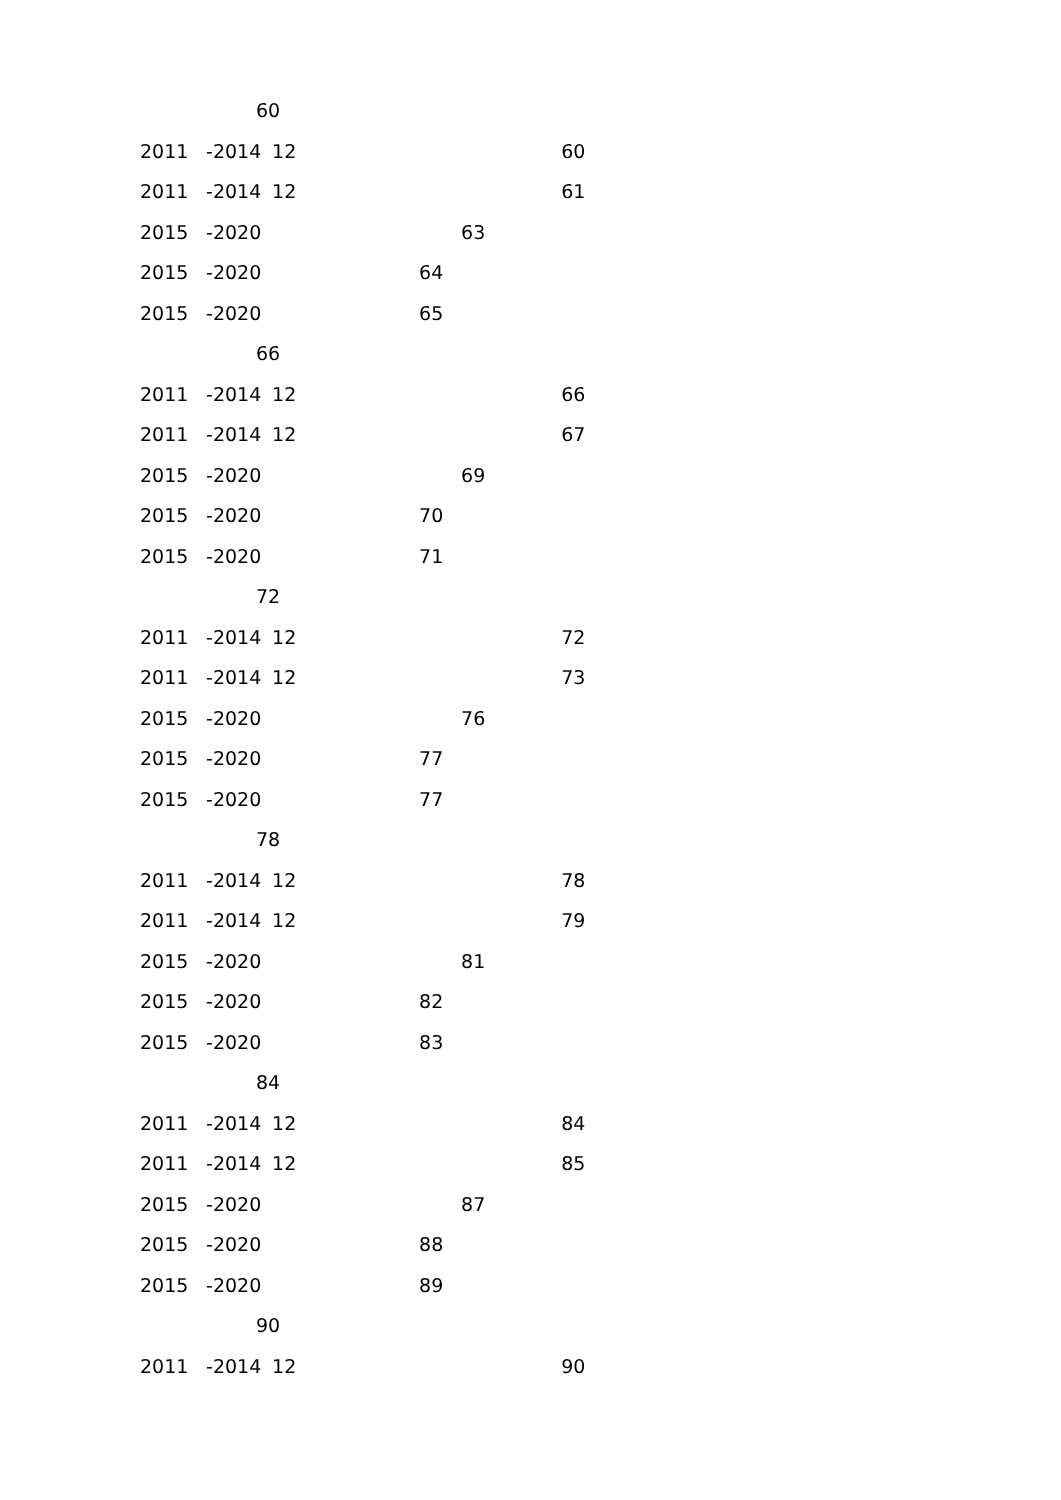60
2011 -2014 12 60
2011 -2014 12 61
2015 -2020 63
2015 -2020 64
2015 -2020 65
66
2011 -2014 12 66
2011 -2014 12 67
2015 -2020 69
2015 -2020 70
2015 -2020 71
72
2011 -2014 12 72
2011 -2014 12 73
2015 -2020 76
2015 -2020 77
2015 -2020 77
78
2011 -2014 12 78
2011 -2014 12 79
2015 -2020 81
2015 -2020 82
2015 -2020 83
84
2011 -2014 12 84
2011 -2014 12 85
2015 -2020 87
2015 -2020 88
2015 -2020 89
90
2011 -2014 12 90